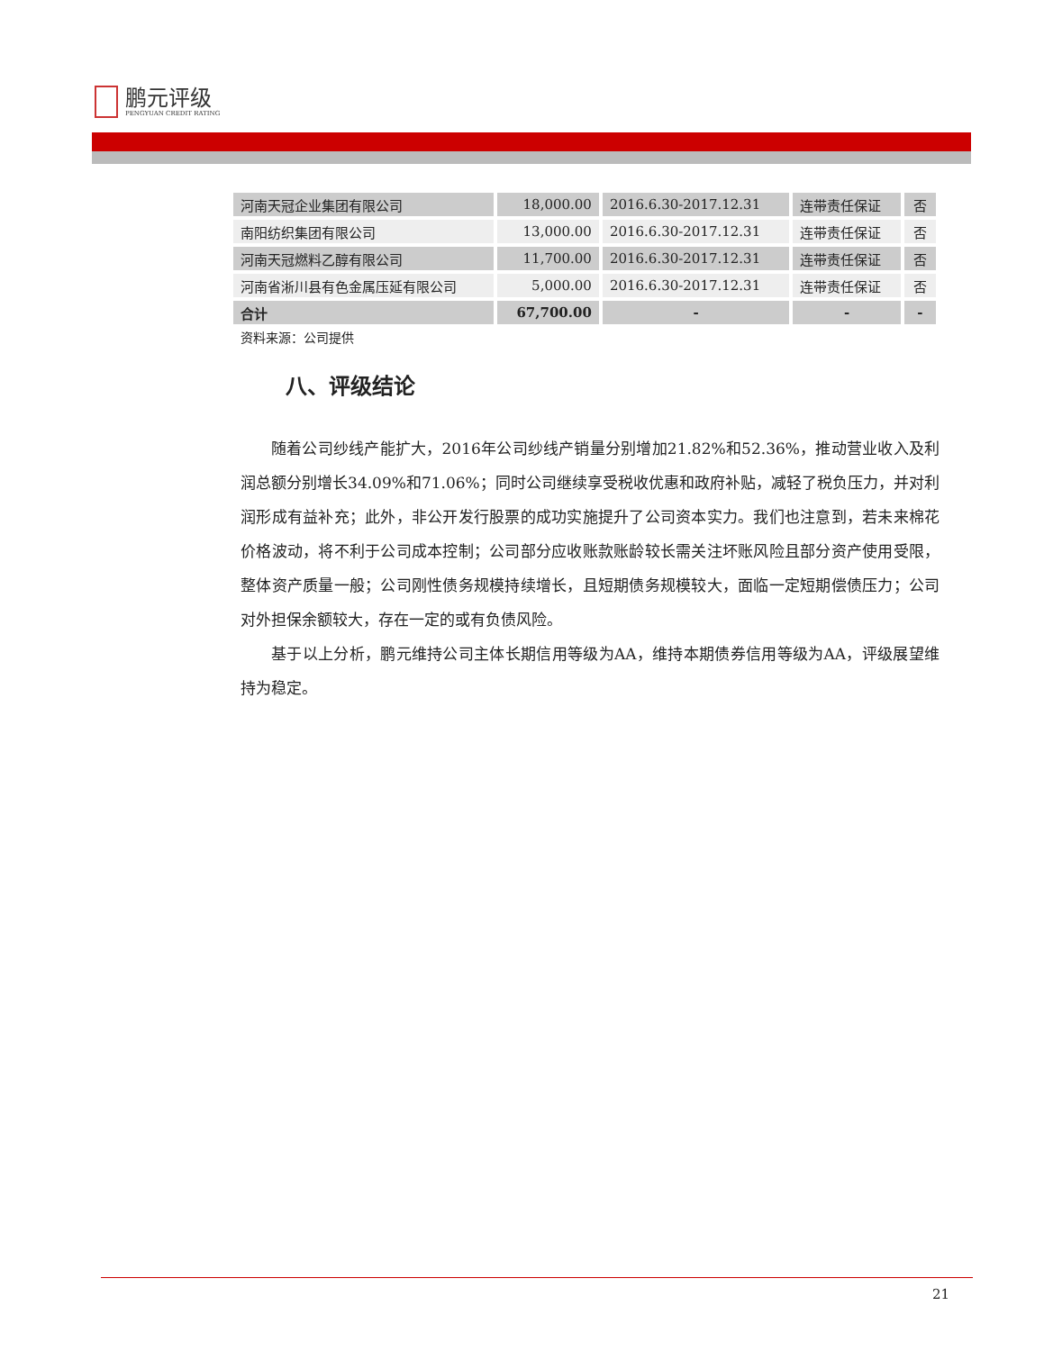鹏元评级
PENGYUAN CREDIT RATING
| 河南天冠企业集团有限公司 | 18,000.00 | 2016.6.30-2017.12.31 | 连带责任保证 | 否 |
| 南阳纺织集团有限公司 | 13,000.00 | 2016.6.30-2017.12.31 | 连带责任保证 | 否 |
| 河南天冠燃料乙醇有限公司 | 11,700.00 | 2016.6.30-2017.12.31 | 连带责任保证 | 否 |
| 河南省淅川县有色金属压延有限公司 | 5,000.00 | 2016.6.30-2017.12.31 | 连带责任保证 | 否 |
| 合计 | 67,700.00 | - | - | - |
资料来源：公司提供
八、评级结论
随着公司纱线产能扩大，2016年公司纱线产销量分别增加21.82%和52.36%，推动营业收入及利润总额分别增长34.09%和71.06%；同时公司继续享受税收优惠和政府补贴，减轻了税负压力，并对利润形成有益补充；此外，非公开发行股票的成功实施提升了公司资本实力。我们也注意到，若未来棉花价格波动，将不利于公司成本控制；公司部分应收账款账龄较长需关注坏账风险且部分资产使用受限，整体资产质量一般；公司刚性债务规模持续增长，且短期债务规模较大，面临一定短期偿债压力；公司对外担保余额较大，存在一定的或有负债风险。
基于以上分析，鹏元维持公司主体长期信用等级为AA，维持本期债券信用等级为AA，评级展望维持为稳定。
21